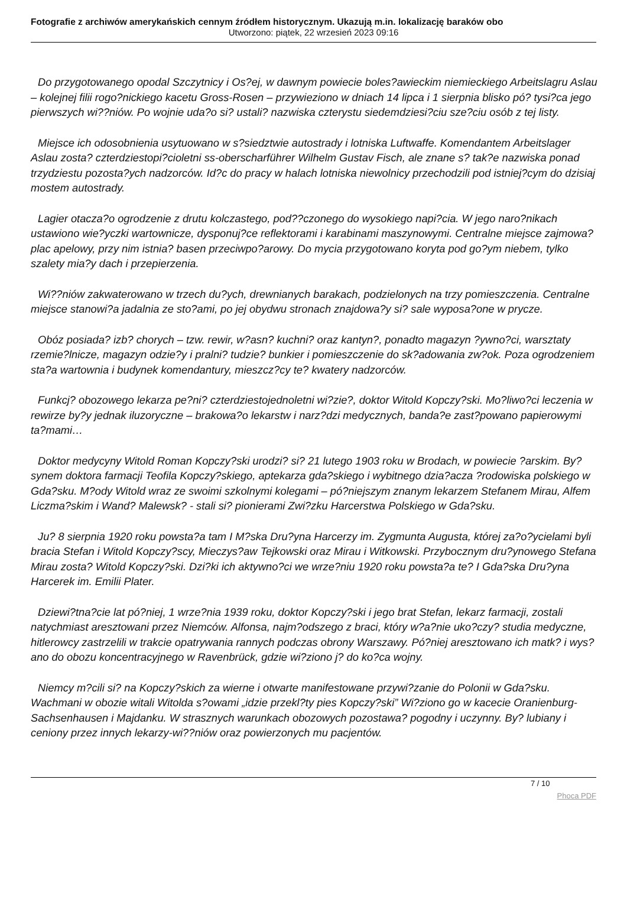Fotografie z archiwów amerykańskich cennym źródłem historycznym. Ukazują m.in. lokalizację baraków obo
Utworzono: piątek, 22 wrzesień 2023 09:16
Do przygotowanego opodal Szczytnicy i Os?ej, w dawnym powiecie boles?awieckim niemieckiego Arbeitslagru Aslau – kolejnej filii rogo?nickiego kacetu Gross-Rosen – przywieziono w dniach 14 lipca i 1 sierpnia blisko pó? tysi?ca jego pierwszych wi??niów. Po wojnie uda?o si? ustali? nazwiska czterystu siedemdziesi?ciu sze?ciu osób z tej listy.
Miejsce ich odosobnienia usytuowano w s?siedztwie autostrady i lotniska Luftwaffe. Komendantem Arbeitslager Aslau zosta? czterdziestopi?cioletni ss-oberscharführer Wilhelm Gustav Fisch, ale znane s? tak?e nazwiska ponad trzydziestu pozosta?ych nadzorców. Id?c do pracy w halach lotniska niewolnicy przechodzili pod istniej?cym do dzisiaj mostem autostrady.
Lagier otacza?o ogrodzenie z drutu kolczastego, pod??czonego do wysokiego napi?cia. W jego naro?nikach ustawiono wie?yczki wartownicze, dysponuj?ce reflektorami i karabinami maszynowymi. Centralne miejsce zajmowa? plac apelowy, przy nim istnia? basen przeciwpo?arowy. Do mycia przygotowano koryta pod go?ym niebem, tylko szalety mia?y dach i przepierzenia.
Wi??niów zakwaterowano w trzech du?ych, drewnianych barakach, podzielonych na trzy pomieszczenia. Centralne miejsce stanowi?a jadalnia ze sto?ami, po jej obydwu stronach znajdowa?y si? sale wyposa?one w prycze.
Obóz posiada? izb? chorych – tzw. rewir, w?asn? kuchni? oraz kantyn?, ponadto magazyn ?ywno?ci, warsztaty rzemie?lnicze, magazyn odzie?y i pralni? tudzie? bunkier i pomieszczenie do sk?adowania zw?ok. Poza ogrodzeniem sta?a wartownia i budynek komendantury, mieszcz?cy te? kwatery nadzorców.
Funkcj? obozowego lekarza pe?ni? czterdziestojednoletni wi?zie?, doktor Witold Kopczy?ski. Mo?liwo?ci leczenia w rewirze by?y jednak iluzoryczne – brakowa?o lekarstw i narz?dzi medycznych, banda?e zast?powano papierowymi ta?mami…
Doktor medycyny Witold Roman Kopczy?ski urodzi? si? 21 lutego 1903 roku w Brodach, w powiecie ?arskim. By? synem doktora farmacji Teofila Kopczy?skiego, aptekarza gda?skiego i wybitnego dzia?acza ?rodowiska polskiego w Gda?sku. M?ody Witold wraz ze swoimi szkolnymi kolegami – pó?niejszym znanym lekarzem Stefanem Mirau, Alfem Liczma?skim i Wand? Malewsk? - stali si? pionierami Zwi?zku Harcerstwa Polskiego w Gda?sku.
Ju? 8 sierpnia 1920 roku powsta?a tam I M?ska Dru?yna Harcerzy im. Zygmunta Augusta, której za?o?ycielami byli bracia Stefan i Witold Kopczy?scy, Mieczys?aw Tejkowski oraz Mirau i Witkowski. Przybocznym dru?ynowego Stefana Mirau zosta? Witold Kopczy?ski. Dzi?ki ich aktywno?ci we wrze?niu 1920 roku powsta?a te? I Gda?ska Dru?yna Harcerek im. Emilii Plater.
Dziewi?tna?cie lat pó?niej, 1 wrze?nia 1939 roku, doktor Kopczy?ski i jego brat Stefan, lekarz farmacji, zostali natychmiast aresztowani przez Niemców. Alfonsa, najm?odszego z braci, który w?a?nie uko?czy? studia medyczne, hitlerowcy zastrzelili w trakcie opatrywania rannych podczas obrony Warszawy. Pó?niej aresztowano ich matk? i wys?ano do obozu koncentracyjnego w Ravenbrück, gdzie wi?ziono j? do ko?ca wojny.
Niemcy m?cili si? na Kopczy?skich za wierne i otwarte manifestowane przywi?zanie do Polonii w Gda?sku. Wachmani w obozie witali Witolda s?owami „idzie przekl?ty pies Kopczy?ski” Wi?ziono go w kacecie Oranienburg-Sachsenhausen i Majdanku. W strasznych warunkach obozowych pozostawa? pogodny i uczynny. By? lubiany i ceniony przez innych lekarzy-wi??niów oraz powierzonych mu pacjentów.
7 / 10
Phoca PDF